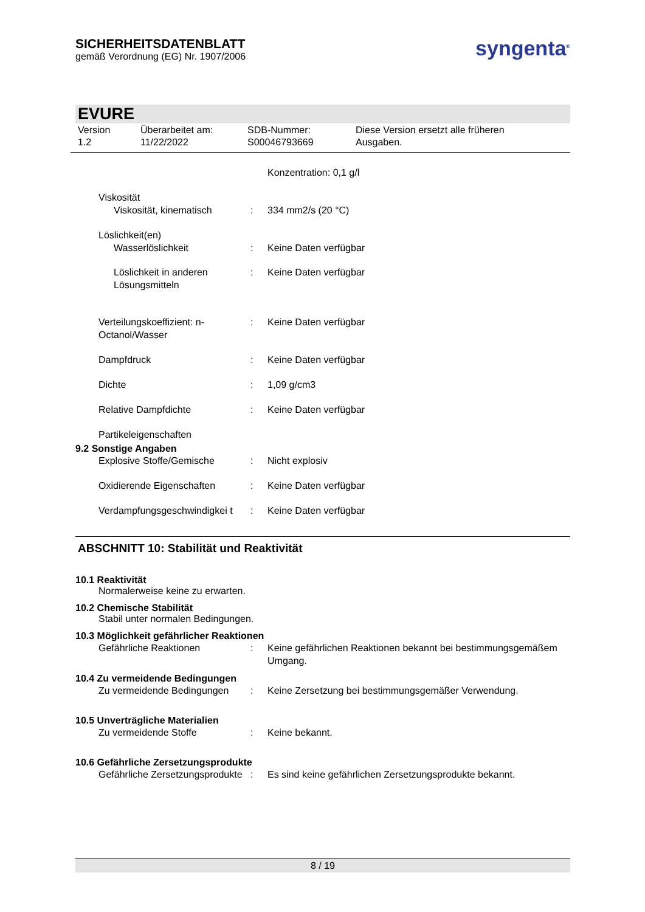syngenta<sup>®</sup>
SICHERHEITSDATENBLATT
gemäß Verordnung (EG) Nr. 1907/2006
EVURE
Version
1.2
Überarbeitet am:
11/22/2022
SDB-Nummer:
S00046793669
Diese Version ersetzt alle früheren
Ausgaben.
Konzentration: 0,1 g/l
Viskosität
Viskosität, kinematisch : 334 mm2/s (20 °C)
Löslichkeit(en)
Wasserlöslichkeit : Keine Daten verfügbar
Löslichkeit in anderen Lösungsmitteln
: Keine Daten verfügbar
Verteilungskoeffizient: n-Octanol/Wasser
: Keine Daten verfügbar
Dampfdruck : Keine Daten verfügbar
Dichte : 1,09 g/cm3
Relative Dampfdichte : Keine Daten verfügbar
Partikeleigenschaften
9.2 Sonstige Angaben
Explosive Stoffe/Gemische : Nicht explosiv
Oxidierende Eigenschaften : Keine Daten verfügbar
Verdampfungsgeschwindigkei t
: Keine Daten verfügbar
ABSCHNITT 10: Stabilität und Reaktivität
10.1 Reaktivität
Normalerweise keine zu erwarten.
10.2 Chemische Stabilität
Stabil unter normalen Bedingungen.
10.3 Möglichkeit gefährlicher Reaktionen
Gefährliche Reaktionen : Keine gefährlichen Reaktionen bekannt bei bestimmungsgemäßem Umgang.
10.4 Zu vermeidende Bedingungen
Zu vermeidende Bedingungen : Keine Zersetzung bei bestimmungsgemäßer Verwendung.
10.5 Unverträgliche Materialien
Zu vermeidende Stoffe : Keine bekannt.
10.6 Gefährliche Zersetzungsprodukte
Gefährliche Zersetzungsprodukte
: Es sind keine gefährlichen Zersetzungsprodukte bekannt.
8 / 19